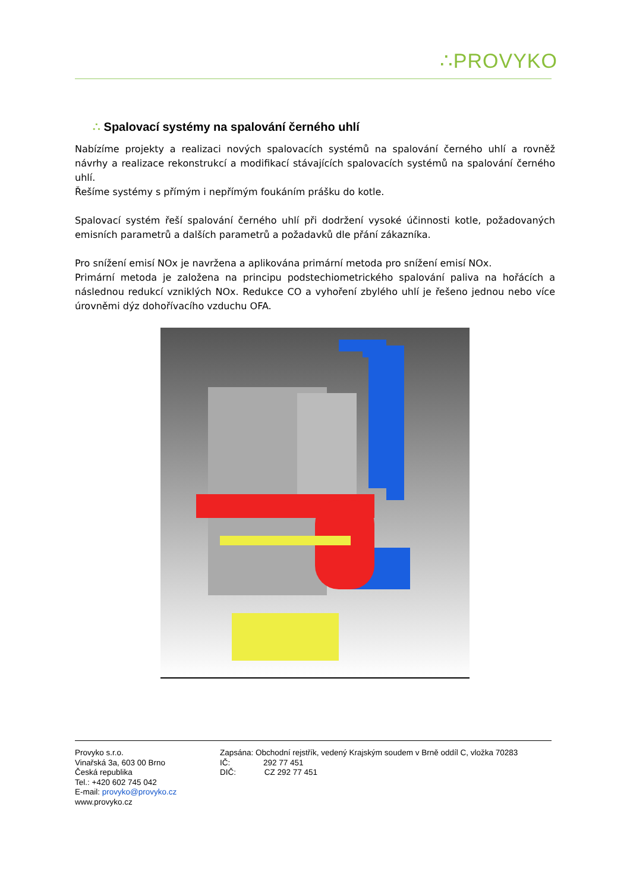∴PROVYKO
∴ Spalovací systémy na spalování černého uhlí
Nabízíme projekty a realizaci nových spalovacích systémů na spalování černého uhlí a rovněž návrhy a realizace rekonstrukcí a modifikací stávajících spalovacích systémů na spalování černého uhlí.
Řešíme systémy s přímým i nepřímým foukáním prášku do kotle.
Spalovací systém řeší spalování černého uhlí při dodržení vysoké účinnosti kotle, požadovaných emisních parametrů a dalších parametrů a požadavků dle přání zákazníka.
Pro snížení emisí NOx je navržena a aplikována primární metoda pro snížení emisí NOx.
Primární metoda je založena na principu podstechiometrického spalování paliva na hořácích a následnou redukcí vzniklých NOx. Redukce CO a vyhoření zbylého uhlí je řešeno jednou nebo více úrovněmi dýz dohořívacího vzduchu OFA.
Provyko s.r.o.
Vinařská 3a, 603 00 Brno
Česká republika
Tel.: +420 602 745 042
E-mail: provyko@provyko.cz
www.provyko.cz
Zapsána: Obchodní rejstřík, vedený Krajským soudem v Brně oddíl C, vložka 70283
IČ: 292 77 451
DIČ: CZ 292 77 451